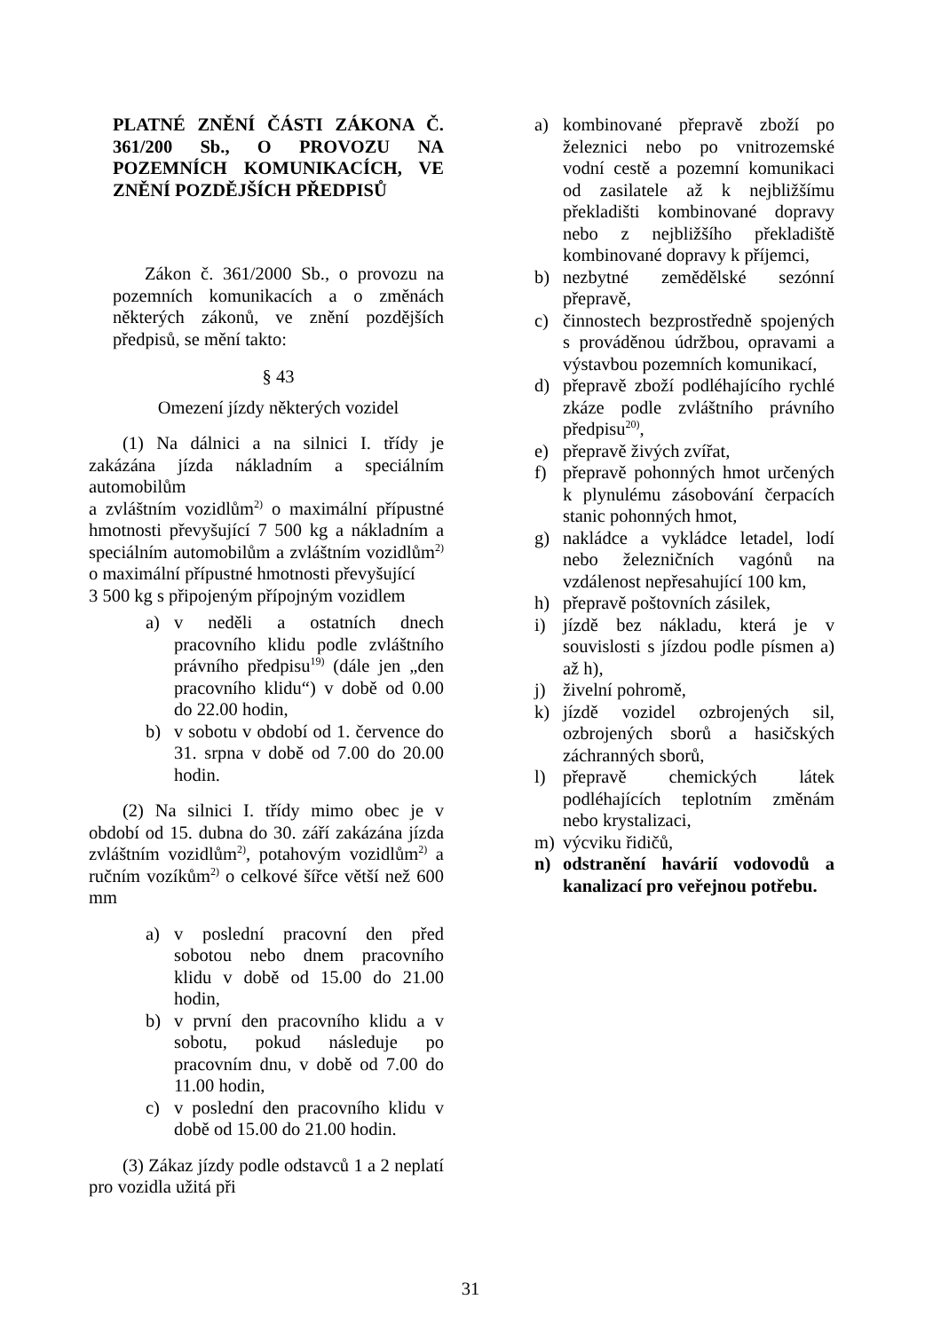PLATNÉ ZNĚNÍ ČÁSTI ZÁKONA Č. 361/200 Sb., O PROVOZU NA POZEMNÍCH KOMUNIKACÍCH, VE ZNĚNÍ POZDĚJŠÍCH PŘEDPISŮ
Zákon č. 361/2000 Sb., o provozu na pozemních komunikacích a o změnách některých zákonů, ve znění pozdějších předpisů, se mění takto:
§ 43
Omezení jízdy některých vozidel
(1) Na dálnici a na silnici I. třídy je zakázána jízda nákladním a speciálním automobilům
a zvláštním vozidlům<sup>2)</sup> o maximální přípustné hmotnosti převyšující 7 500 kg a nákladním a speciálním automobilům a zvláštním vozidlům<sup>2)</sup> o maximální přípustné hmotnosti převyšující
3 500 kg s připojeným přípojným vozidlem
a) v neděli a ostatních dnech pracovního klidu podle zvláštního právního předpisu<sup>19)</sup> (dále jen „den pracovního klidu“) v době od 0.00 do 22.00 hodin,
b) v sobotu v období od 1. července do 31. srpna v době od 7.00 do 20.00 hodin.
(2) Na silnici I. třídy mimo obec je v období od 15. dubna do 30. září zakázána jízda zvláštním vozidlům<sup>2)</sup>, potahovým vozidlům<sup>2)</sup> a ručním vozíkům<sup>2)</sup> o celkové šířce větší než 600 mm
a) v poslední pracovní den před sobotou nebo dnem pracovního klidu v době od 15.00 do 21.00 hodin,
b) v první den pracovního klidu a v sobotu, pokud následuje po pracovním dnu, v době od 7.00 do 11.00 hodin,
c) v poslední den pracovního klidu v době od 15.00 do 21.00 hodin.
(3) Zákaz jízdy podle odstavců 1 a 2 neplatí pro vozidla užitá při
a) kombinované přepravě zboží po železnici nebo po vnitrozemské vodní cestě a pozemní komunikaci od zasilatele až k nejbližšímu překladišti kombinované dopravy nebo z nejbližšího překladiště kombinované dopravy k příjemci,
b) nezbytné zemědělské sezónní přepravě,
c) činnostech bezprostředně spojených s prováděnou údržbou, opravami a výstavbou pozemních komunikací,
d) přepravě zboží podléhajícího rychlé zkáze podle zvláštního právního předpisu<sup>20)</sup>,
e) přepravě živých zvířat,
f) přepravě pohonných hmot určených k plynulému zásobování čerpacích stanic pohonných hmot,
g) nakládce a vykládce letadel, lodí nebo železničních vagónů na vzdálenost nepřesahující 100 km,
h) přepravě poštovních zásilek,
i) jízdě bez nákladu, která je v souvislosti s jízdou podle písmen a) až h),
j) živelní pohromě,
k) jízdě vozidel ozbrojených sil, ozbrojených sborů a hasičských záchranných sborů,
l) přepravě chemických látek podléhajících teplotním změnám nebo krystalizaci,
m) výcviku řidičů,
n) odstranění havárií vodovodů a kanalizací pro veřejnou potřebu.
31